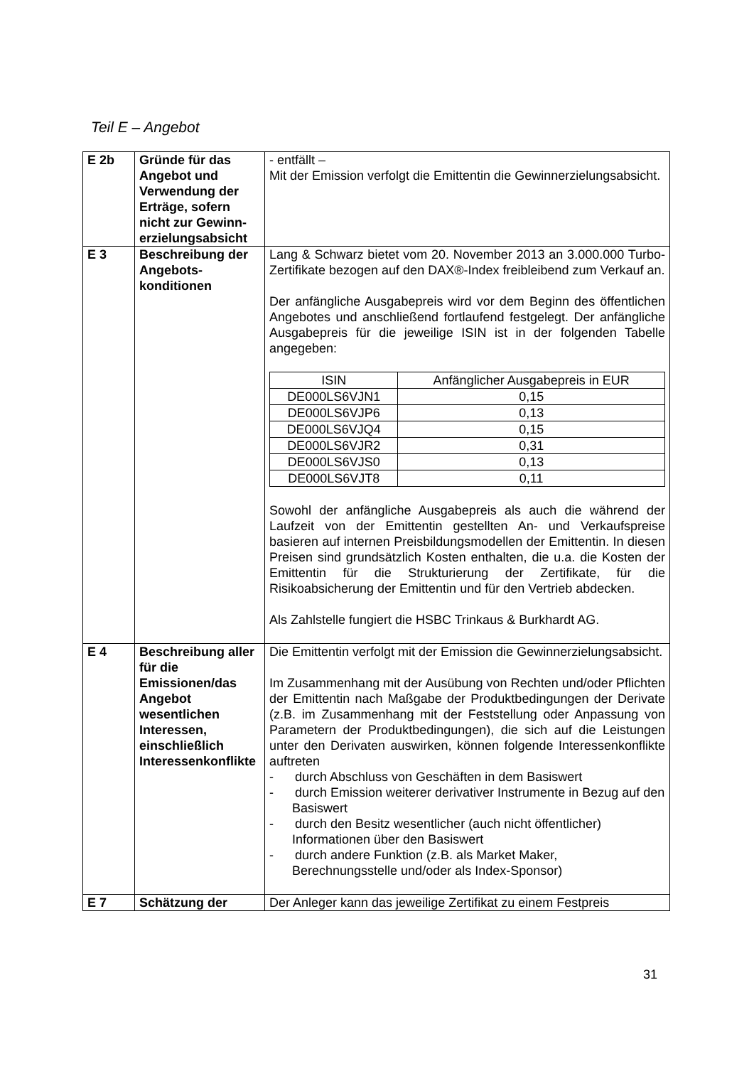Teil E – Angebot
| E 2b | Gründe für das Angebot und Verwendung der Erträge, sofern nicht zur Gewinn­erzielungsabsicht | - entfällt – Mit der Emission verfolgt die Emittentin die Gewinnerzielungs­absicht. |
| E 3 | Beschreibung der Angebots­konditionen | Lang & Schwarz bietet vom 20. November 2013 an 3.000.000 Turbo-Zertifikate bezogen auf den DAX®-Index freibleibend zum Verkauf an. Der anfängliche Ausgabepreis wird vor dem Beginn des öffentlichen Angebotes und anschließend fortlaufend festgelegt. Der anfängliche Ausgabepreis für die jeweilige ISIN ist in der folgenden Tabelle angegeben: / ISIN / Anfänglicher Ausgabepreis in EUR / / DE000LS6VJN1 / 0,15 / / DE000LS6VJP6 / 0,13 / / DE000LS6VJQ4 / 0,15 / / DE000LS6VJR2 / 0,31 / / DE000LS6VJS0 / 0,13 / / DE000LS6VJT8 / 0,11 / Sowohl der anfängliche Ausgabepreis als auch die während der Laufzeit von der Emittentin gestellten An- und Verkaufs­preise basieren auf internen Preisbildungsmodellen der Emittentin. In diesen Preisen sind grundsätzlich Kosten enthalten, die u.a. die Kosten der Emittentin für die Strukturierung der Zertifikate, für die Risikoabsicherung der Emittentin und für den Vertrieb abdecken. Als Zahlstelle fungiert die HSBC Trinkaus & Burkhardt AG. |
| E 4 | Beschreibung aller für die Emissionen/das Angebot wesentlichen Interessen, einschließlich Interessen­konflikte | Die Emittentin verfolgt mit der Emission die Gewinnerzielungsabsicht. Im Zusammenhang mit der Ausübung von Rechten und/oder Pflichten der Emittentin nach Maßgabe der Produkt­bedingungen der Derivate (z.B. im Zusammenhang mit der Feststellung oder Anpassung von Parametern der Produkt­bedingungen), die sich auf die Leistungen unter den Derivaten auswirken, können folgende Interessenkonflikte auftreten - durch Abschluss von Geschäften in dem Basiswert - durch Emission weiterer derivativer Instrumente in Bezug auf den Basiswert - durch den Besitz wesentlicher (auch nicht öffentlicher) Informationen über den Basiswert - durch andere Funktion (z.B. als Market Maker, Berechnungsstelle und/oder als Index-Sponsor) |
| E 7 | Schätzung der | Der Anleger kann das jeweilige Zertifikat zu einem Festpreis |
31